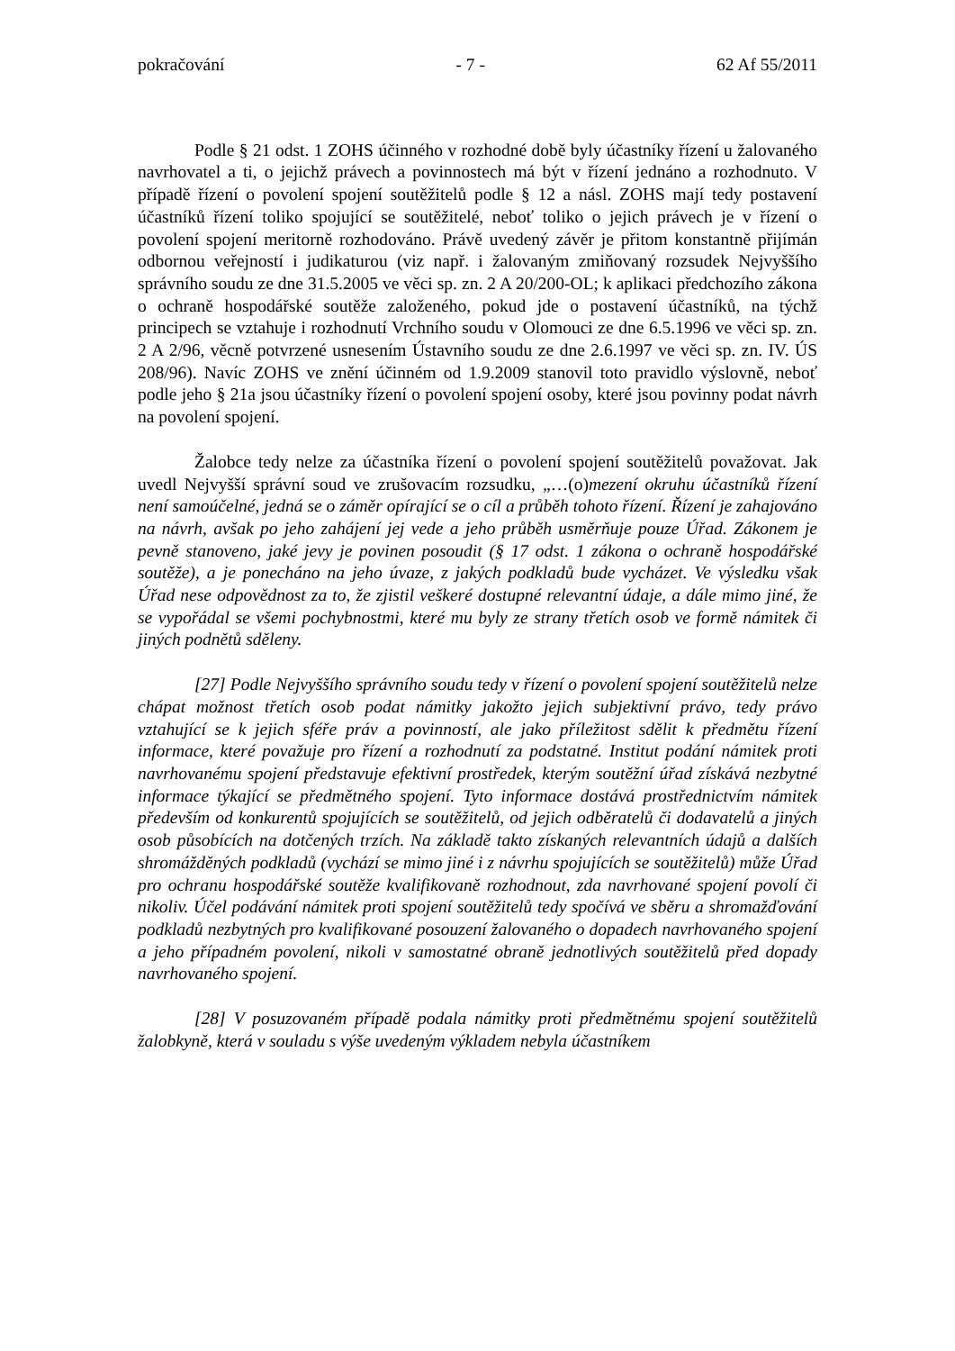pokračování - 7 - 62 Af 55/2011
Podle § 21 odst. 1 ZOHS účinného v rozhodné době byly účastníky řízení u žalovaného navrhovatel a ti, o jejichž právech a povinnostech má být v řízení jednáno a rozhodnuto. V případě řízení o povolení spojení soutěžitelů podle § 12 a násl. ZOHS mají tedy postavení účastníků řízení toliko spojující se soutěžitelé, neboť toliko o jejich právech je v řízení o povolení spojení meritorně rozhodováno. Právě uvedený závěr je přitom konstantně přijímán odbornou veřejností i judikaturou (viz např. i žalovaným zmiňovaný rozsudek Nejvyššího správního soudu ze dne 31.5.2005 ve věci sp. zn. 2 A 20/200-OL; k aplikaci předchozího zákona o ochraně hospodářské soutěže založeného, pokud jde o postavení účastníků, na týchž principech se vztahuje i rozhodnutí Vrchního soudu v Olomouci ze dne 6.5.1996 ve věci sp. zn. 2 A 2/96, věcně potvrzené usnesením Ústavního soudu ze dne 2.6.1997 ve věci sp. zn. IV. ÚS 208/96). Navíc ZOHS ve znění účinném od 1.9.2009 stanovil toto pravidlo výslovně, neboť podle jeho § 21a jsou účastníky řízení o povolení spojení osoby, které jsou povinny podat návrh na povolení spojení.
Žalobce tedy nelze za účastníka řízení o povolení spojení soutěžitelů považovat. Jak uvedl Nejvyšší správní soud ve zrušovacím rozsudku, „…(o)mezení okruhu účastníků řízení není samoúčelné, jedná se o záměr opírající se o cíl a průběh tohoto řízení. Řízení je zahajováno na návrh, avšak po jeho zahájení jej vede a jeho průběh usměrňuje pouze Úřad. Zákonem je pevně stanoveno, jaké jevy je povinen posoudit (§ 17 odst. 1 zákona o ochraně hospodářské soutěže), a je ponecháno na jeho úvaze, z jakých podkladů bude vycházet. Ve výsledku však Úřad nese odpovědnost za to, že zjistil veškeré dostupné relevantní údaje, a dále mimo jiné, že se vypořádal se všemi pochybnostmi, které mu byly ze strany třetích osob ve formě námitek či jiných podnětů sděleny.
[27] Podle Nejvyššího správního soudu tedy v řízení o povolení spojení soutěžitelů nelze chápat možnost třetích osob podat námitky jakožto jejich subjektivní právo, tedy právo vztahující se k jejich sféře práv a povinností, ale jako příležitost sdělit k předmětu řízení informace, které považuje pro řízení a rozhodnutí za podstatné. Institut podání námitek proti navrhovanému spojení představuje efektivní prostředek, kterým soutěžní úřad získává nezbytné informace týkající se předmětného spojení. Tyto informace dostává prostřednictvím námitek především od konkurentů spojujících se soutěžitelů, od jejich odběratelů či dodavatelů a jiných osob působících na dotčených trzích. Na základě takto získaných relevantních údajů a dalších shromážděných podkladů (vychází se mimo jiné i z návrhu spojujících se soutěžitelů) může Úřad pro ochranu hospodářské soutěže kvalifikovaně rozhodnout, zda navrhované spojení povolí či nikoliv. Účel podávání námitek proti spojení soutěžitelů tedy spočívá ve sběru a shromažďování podkladů nezbytných pro kvalifikované posouzení žalovaného o dopadech navrhovaného spojení a jeho případném povolení, nikoli v samostatné obraně jednotlivých soutěžitelů před dopady navrhovaného spojení.
[28] V posuzovaném případě podala námitky proti předmětnému spojení soutěžitelů žalobkyně, která v souladu s výše uvedeným výkladem nebyla účastníkem